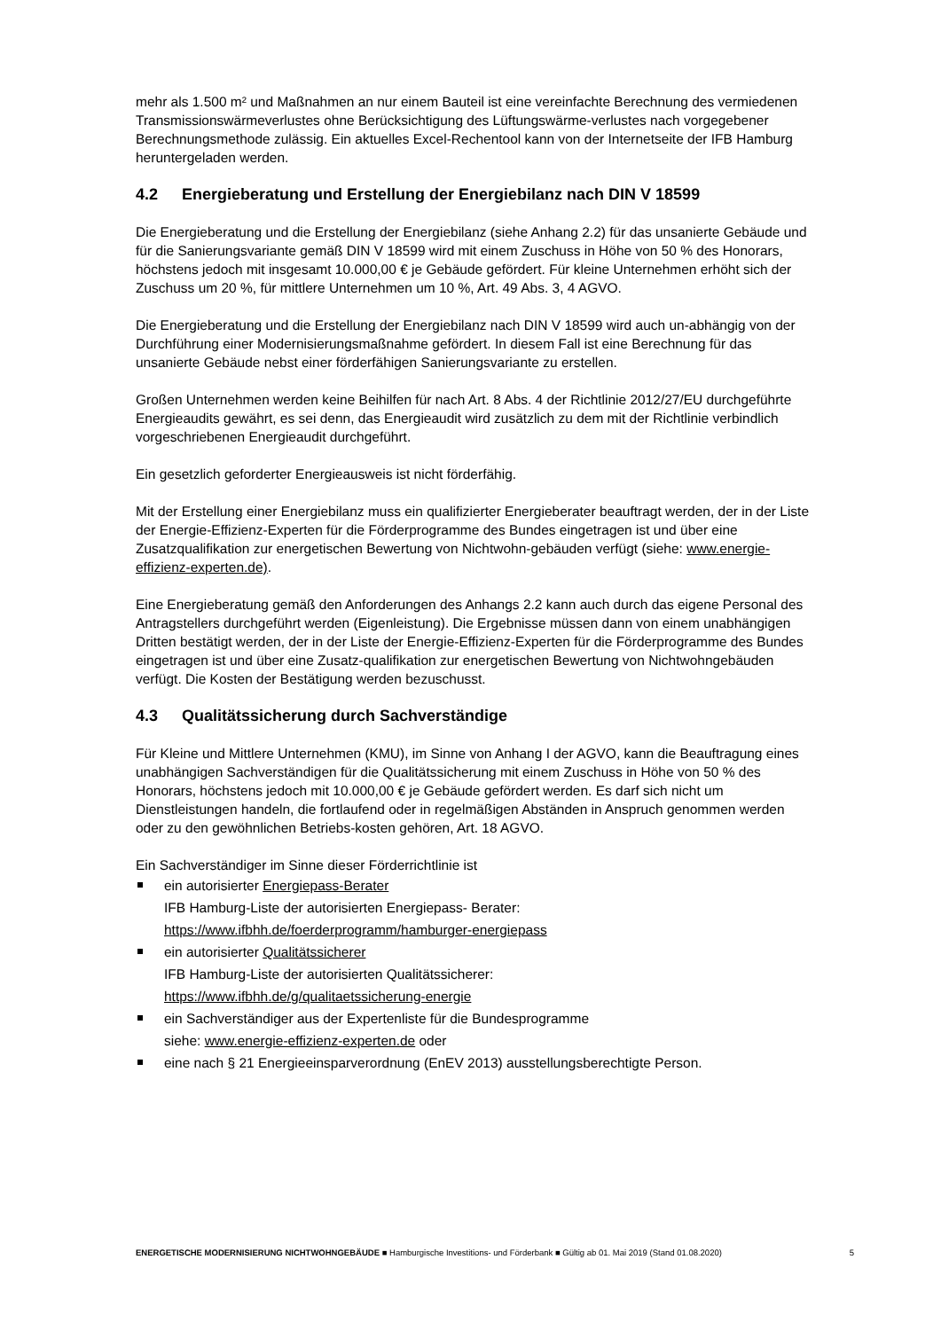mehr als 1.500 m² und Maßnahmen an nur einem Bauteil ist eine vereinfachte Berechnung des vermiedenen Transmissionswärmeverlustes ohne Berücksichtigung des Lüftungswärme-verlustes nach vorgegebener Berechnungsmethode zulässig. Ein aktuelles Excel-Rechentool kann von der Internetseite der IFB Hamburg heruntergeladen werden.
4.2 Energieberatung und Erstellung der Energiebilanz nach DIN V 18599
Die Energieberatung und die Erstellung der Energiebilanz (siehe Anhang 2.2) für das unsanierte Gebäude und für die Sanierungsvariante gemäß DIN V 18599 wird mit einem Zuschuss in Höhe von 50 % des Honorars, höchstens jedoch mit insgesamt 10.000,00 € je Gebäude gefördert. Für kleine Unternehmen erhöht sich der Zuschuss um 20 %, für mittlere Unternehmen um 10 %, Art. 49 Abs. 3, 4 AGVO.
Die Energieberatung und die Erstellung der Energiebilanz nach DIN V 18599 wird auch un-abhängig von der Durchführung einer Modernisierungsmaßnahme gefördert. In diesem Fall ist eine Berechnung für das unsanierte Gebäude nebst einer förderfähigen Sanierungsvariante zu erstellen.
Großen Unternehmen werden keine Beihilfen für nach Art. 8 Abs. 4 der Richtlinie 2012/27/EU durchgeführte Energieaudits gewährt, es sei denn, das Energieaudit wird zusätzlich zu dem mit der Richtlinie verbindlich vorgeschriebenen Energieaudit durchgeführt.
Ein gesetzlich geforderter Energieausweis ist nicht förderfähig.
Mit der Erstellung einer Energiebilanz muss ein qualifizierter Energieberater beauftragt werden, der in der Liste der Energie-Effizienz-Experten für die Förderprogramme des Bundes eingetragen ist und über eine Zusatzqualifikation zur energetischen Bewertung von Nichtwohn-gebäuden verfügt (siehe: www.energie-effizienz-experten.de).
Eine Energieberatung gemäß den Anforderungen des Anhangs 2.2 kann auch durch das eigene Personal des Antragstellers durchgeführt werden (Eigenleistung). Die Ergebnisse müssen dann von einem unabhängigen Dritten bestätigt werden, der in der Liste der Energie-Effizienz-Experten für die Förderprogramme des Bundes eingetragen ist und über eine Zusatz-qualifikation zur energetischen Bewertung von Nichtwohngebäuden verfügt. Die Kosten der Bestätigung werden bezuschusst.
4.3 Qualitätssicherung durch Sachverständige
Für Kleine und Mittlere Unternehmen (KMU), im Sinne von Anhang I der AGVO, kann die Beauftragung eines unabhängigen Sachverständigen für die Qualitätssicherung mit einem Zuschuss in Höhe von 50 % des Honorars, höchstens jedoch mit 10.000,00 € je Gebäude gefördert werden. Es darf sich nicht um Dienstleistungen handeln, die fortlaufend oder in regelmäßigen Abständen in Anspruch genommen werden oder zu den gewöhnlichen Betriebs-kosten gehören, Art. 18 AGVO.
Ein Sachverständiger im Sinne dieser Förderrichtlinie ist
ein autorisierter Energiepass-Berater
IFB Hamburg-Liste der autorisierten Energiepass- Berater:
https://www.ifbhh.de/foerderprogramm/hamburger-energiepass
ein autorisierter Qualitätssicherer
IFB Hamburg-Liste der autorisierten Qualitätssicherer:
https://www.ifbhh.de/g/qualitaetssicherung-energie
ein Sachverständiger aus der Expertenliste für die Bundesprogramme
siehe: www.energie-effizienz-experten.de oder
eine nach § 21 Energieeinsparverordnung (EnEV 2013) ausstellungsberechtigte Person.
ENERGETISCHE MODERNISIERUNG NICHTWOHNGEBÄUDE ■ Hamburgische Investitions- und Förderbank ■ Gültig ab 01. Mai 2019 (Stand 01.08.2020) 5